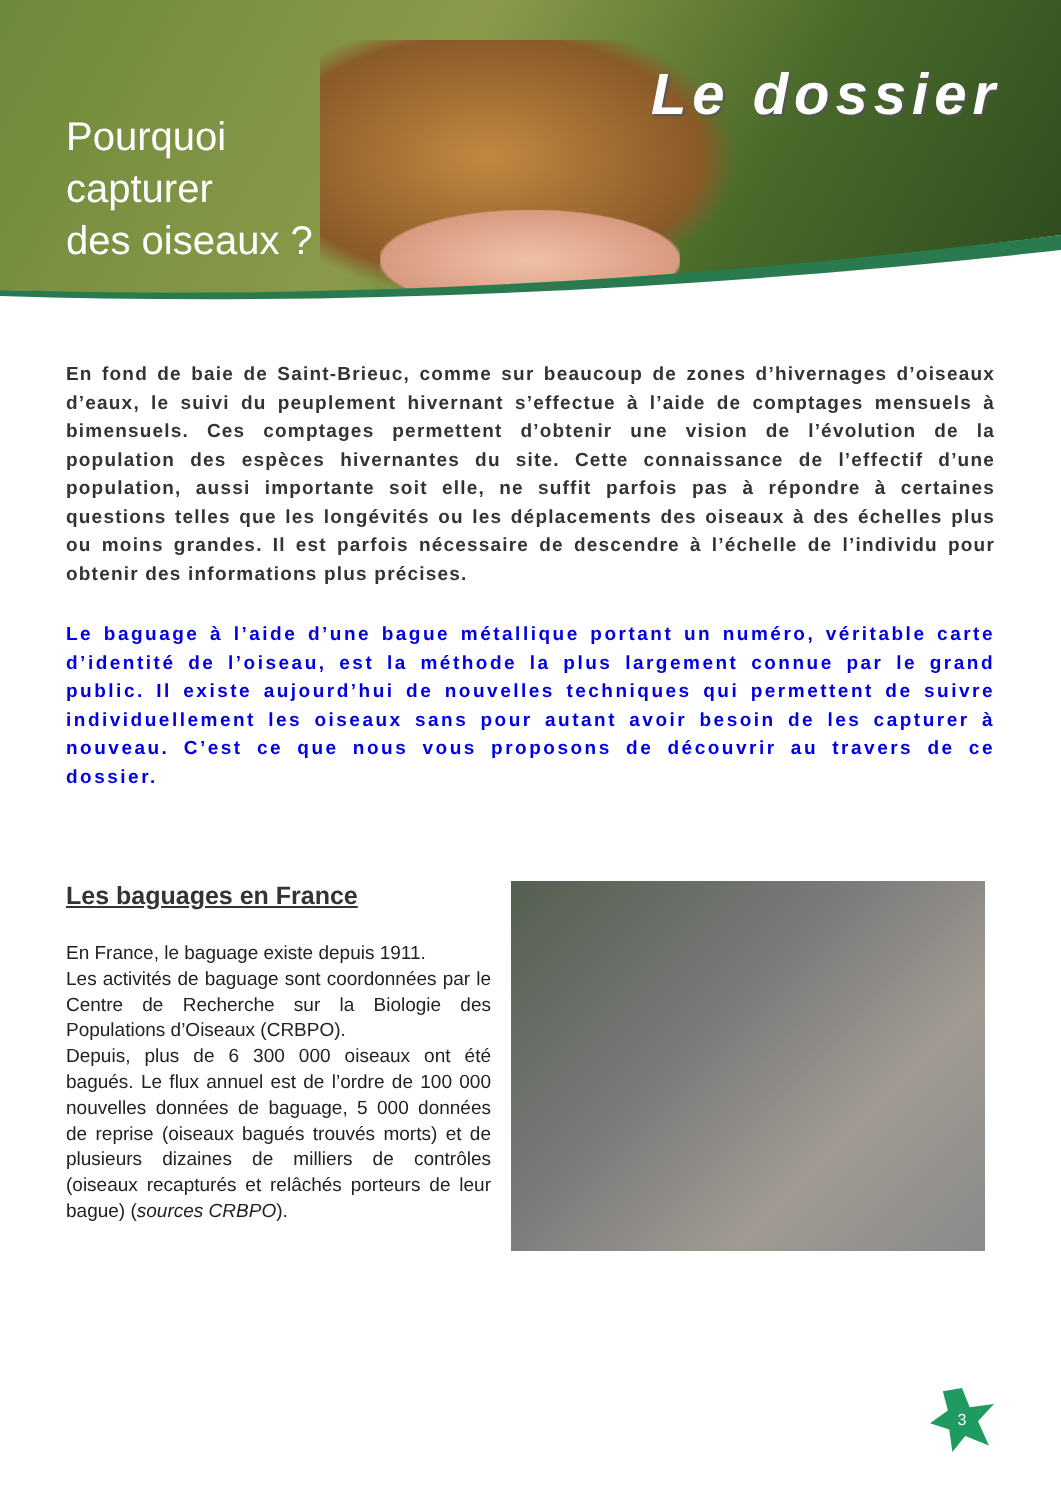Pourquoi
capturer
des oiseaux ?
Le dossier
En fond de baie de Saint-Brieuc, comme sur beaucoup de zones d’hivernages d’oiseaux d’eaux, le suivi du peuplement hivernant s’effectue à l’aide de comptages mensuels à bimensuels. Ces comptages permettent d’obtenir une vision de l’évolution de la population des espèces hivernantes du site. Cette connaissance de l’effectif d’une population, aussi importante soit elle, ne suffit parfois pas à répondre à certaines questions telles que les longévités ou les déplacements des oiseaux à des échelles plus ou moins grandes. Il est parfois nécessaire de descendre à l’échelle de l’individu pour obtenir des informations plus précises.
Le baguage à l’aide d’une bague métallique portant un numéro, véritable carte d’identité de l’oiseau, est la méthode la plus largement connue par le grand public. Il existe aujourd’hui de nouvelles techniques qui permettent de suivre individuellement les oiseaux sans pour autant avoir besoin de les capturer à nouveau. C’est ce que nous vous proposons de découvrir au travers de ce dossier.
Les baguages en France
En France, le baguage existe depuis 1911.
Les activités de baguage sont coordonnées par le Centre de Recherche sur la Biologie des Populations d’Oiseaux (CRBPO).
Depuis, plus de 6 300 000 oiseaux ont été bagués. Le flux annuel est de l’ordre de 100 000 nouvelles données de baguage, 5 000 données de reprise (oiseaux bagués trouvés morts) et de plusieurs dizaines de milliers de contrôles (oiseaux recapturés et relâchés porteurs de leur bague) (sources CRBPO).
3